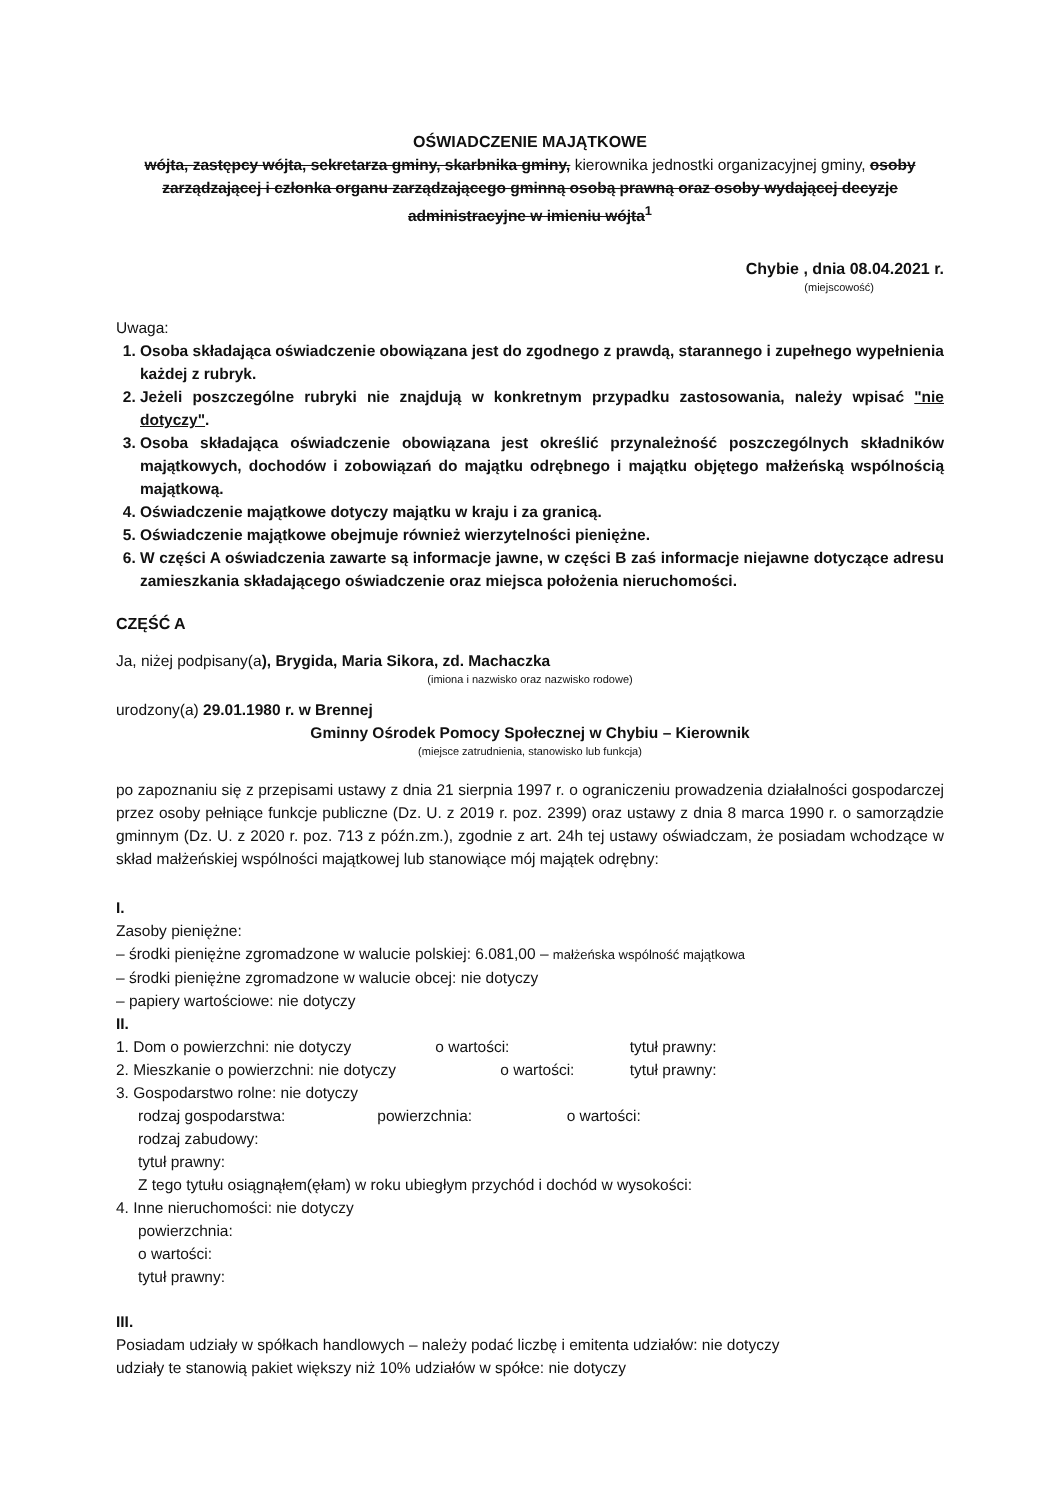OŚWIADCZENIE MAJĄTKOWE
wójta, zastępcy wójta, sekretarza gminy, skarbnika gminy, kierownika jednostki organizacyjnej gminy, osoby zarządzającej i członka organu zarządzającego gminną osobą prawną oraz osoby wydającej decyzje administracyjne w imieniu wójta<sup>1</sup>
Chybie , dnia 08.04.2021 r.
(miejscowość)
Uwaga:
1. Osoba składająca oświadczenie obowiązana jest do zgodnego z prawdą, starannego i zupełnego wypełnienia każdej z rubryk.
2. Jeżeli poszczególne rubryki nie znajdują w konkretnym przypadku zastosowania, należy wpisać "nie dotyczy".
3. Osoba składająca oświadczenie obowiązana jest określić przynależność poszczególnych składników majątkowych, dochodów i zobowiązań do majątku odrębnego i majątku objętego małżeńską wspólnością majątkową.
4. Oświadczenie majątkowe dotyczy majątku w kraju i za granicą.
5. Oświadczenie majątkowe obejmuje również wierzytelności pieniężne.
6. W części A oświadczenia zawarte są informacje jawne, w części B zaś informacje niejawne dotyczące adresu zamieszkania składającego oświadczenie oraz miejsca położenia nieruchomości.
CZĘŚĆ A
Ja, niżej podpisany(a), Brygida, Maria Sikora, zd. Machaczka
(imiona i nazwisko oraz nazwisko rodowe)
urodzony(a) 29.01.1980 r. w Brennej
Gminny Ośrodek Pomocy Społecznej w Chybiu – Kierownik
(miejsce zatrudnienia, stanowisko lub funkcja)
po zapoznaniu się z przepisami ustawy z dnia 21 sierpnia 1997 r. o ograniczeniu prowadzenia działalności gospodarczej przez osoby pełniące funkcje publiczne (Dz. U. z 2019 r. poz. 2399) oraz ustawy z dnia 8 marca 1990 r. o samorządzie gminnym (Dz. U. z 2020 r. poz. 713 z późn.zm.), zgodnie z art. 24h tej ustawy oświadczam, że posiadam wchodzące w skład małżeńskiej wspólności majątkowej lub stanowiące mój majątek odrębny:
I.
Zasoby pieniężne:
– środki pieniężne zgromadzone w walucie polskiej: 6.081,00 – małżeńska wspólność majątkowa
– środki pieniężne zgromadzone w walucie obcej: nie dotyczy
– papiery wartościowe: nie dotyczy
II.
1. Dom o powierzchni: nie dotyczy o wartości: tytuł prawny:
2. Mieszkanie o powierzchni: nie dotyczy o wartości: tytuł prawny:
3. Gospodarstwo rolne: nie dotyczy
rodzaj gospodarstwa: powierzchnia: o wartości:
rodzaj zabudowy:
tytuł prawny:
Z tego tytułu osiągnąłem(ęłam) w roku ubiegłym przychód i dochód w wysokości:
4. Inne nieruchomości: nie dotyczy
powierzchnia:
o wartości:
tytuł prawny:
III.
Posiadam udziały w spółkach handlowych – należy podać liczbę i emitenta udziałów: nie dotyczy
udziały te stanowią pakiet większy niż 10% udziałów w spółce: nie dotyczy